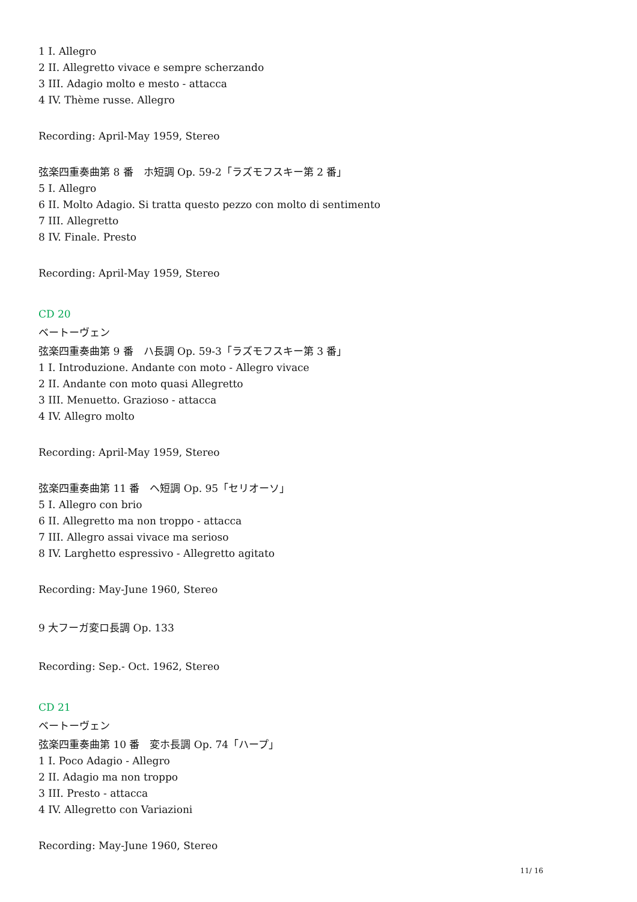1 I. Allegro
2 II. Allegretto vivace e sempre scherzando
3 III. Adagio molto e mesto - attacca
4 IV. Thème russe. Allegro
Recording: April-May 1959, Stereo
弦楽四重奏曲第 8 番　ホ短調 Op. 59-2「ラズモフスキー第 2 番」
5 I. Allegro
6 II. Molto Adagio. Si tratta questo pezzo con molto di sentimento
7 III. Allegretto
8 IV. Finale. Presto
Recording: April-May 1959, Stereo
CD 20
ベートーヴェン
弦楽四重奏曲第 9 番　ハ長調 Op. 59-3「ラズモフスキー第 3 番」
1 I. Introduzione. Andante con moto - Allegro vivace
2 II. Andante con moto quasi Allegretto
3 III. Menuetto. Grazioso - attacca
4 IV. Allegro molto
Recording: April-May 1959, Stereo
弦楽四重奏曲第 11 番　ヘ短調 Op. 95「セリオーソ」
5 I. Allegro con brio
6 II. Allegretto ma non troppo - attacca
7 III. Allegro assai vivace ma serioso
8 IV. Larghetto espressivo - Allegretto agitato
Recording: May-June 1960, Stereo
9 大フーガ変ロ長調 Op. 133
Recording: Sep.- Oct. 1962, Stereo
CD 21
ベートーヴェン
弦楽四重奏曲第 10 番　変ホ長調 Op. 74「ハープ」
1 I. Poco Adagio - Allegro
2 II. Adagio ma non troppo
3 III. Presto - attacca
4 IV. Allegretto con Variazioni
Recording: May-June 1960, Stereo
11/ 16